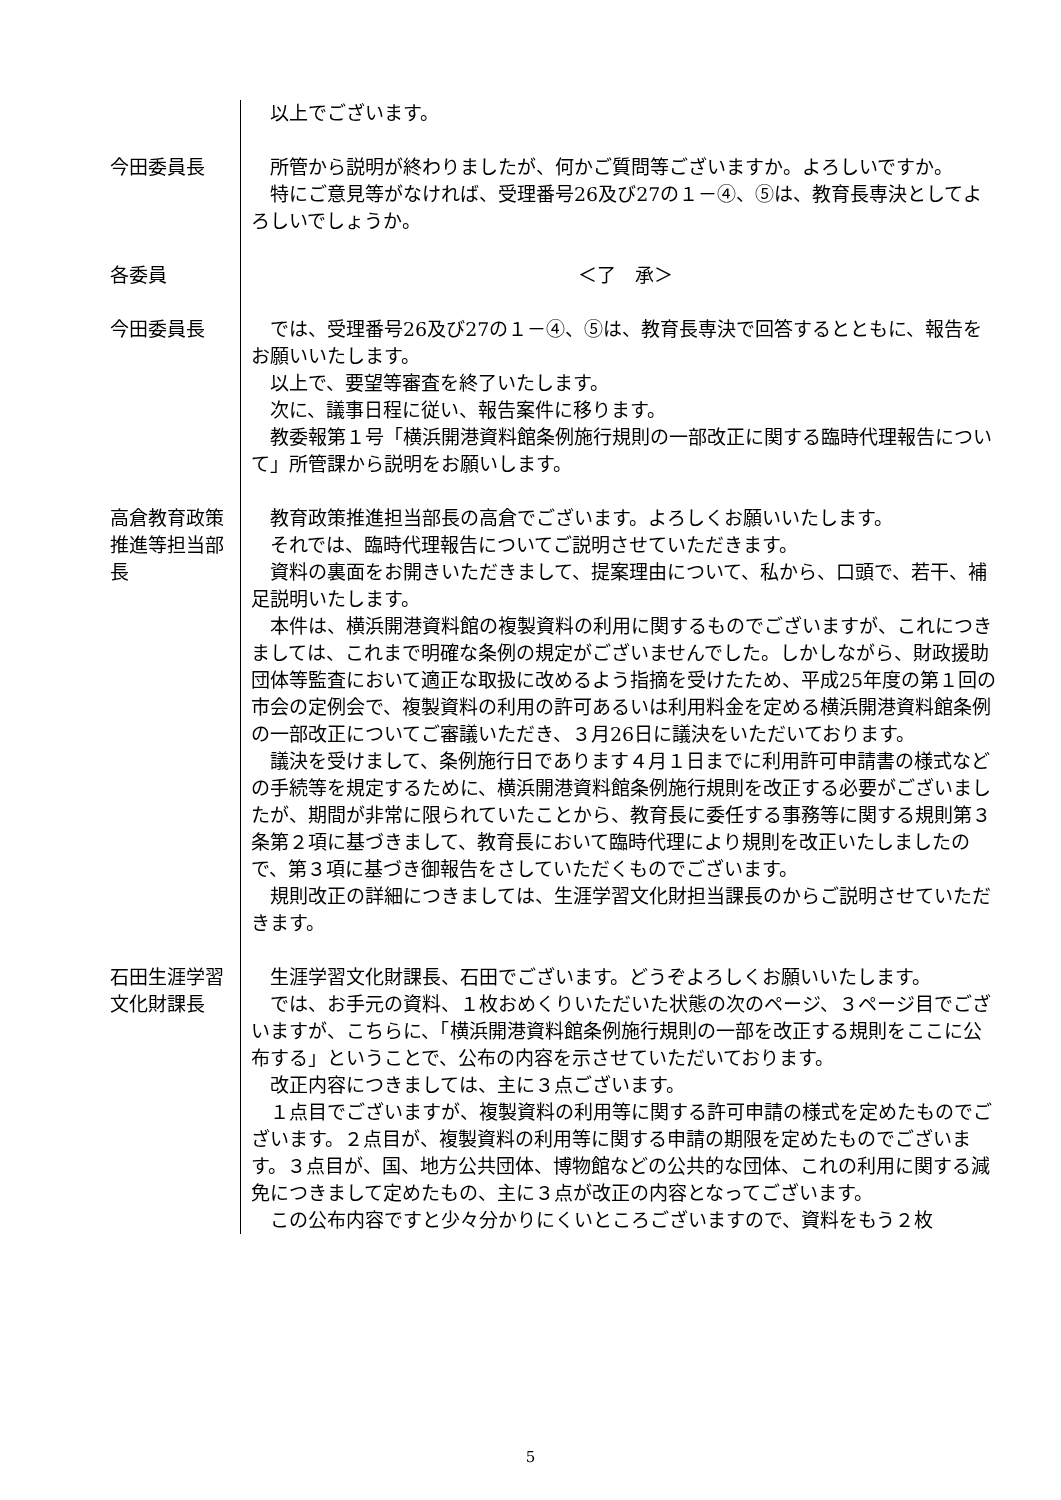以上でございます。
今田委員長 所管から説明が終わりましたが、何かご質問等ございますか。よろしいですか。
特にご意見等がなければ、受理番号26及び27の１－④、⑤は、教育長専決としてよろしいでしょうか。
各委員 ＜了　承＞
今田委員長 では、受理番号26及び27の１－④、⑤は、教育長専決で回答するとともに、報告をお願いいたします。
以上で、要望等審査を終了いたします。
次に、議事日程に従い、報告案件に移ります。
教委報第１号「横浜開港資料館条例施行規則の一部改正に関する臨時代理報告について」所管課から説明をお願いします。
高倉教育政策推進等担当部長
教育政策推進担当部長の高倉でございます。よろしくお願いいたします。
それでは、臨時代理報告についてご説明させていただきます。
資料の裏面をお開きいただきまして、提案理由について、私から、口頭で、若干、補足説明いたします。
本件は、横浜開港資料館の複製資料の利用に関するものでございますが、これにつきましては、これまで明確な条例の規定がございませんでした。しかしながら、財政援助団体等監査において適正な取扱に改めるよう指摘を受けたため、平成25年度の第１回の市会の定例会で、複製資料の利用の許可あるいは利用料金を定める横浜開港資料館条例の一部改正についてご審議いただき、３月26日に議決をいただいております。
議決を受けまして、条例施行日であります４月１日までに利用許可申請書の様式などの手続等を規定するために、横浜開港資料館条例施行規則を改正する必要がございましたが、期間が非常に限られていたことから、教育長に委任する事務等に関する規則第３条第２項に基づきまして、教育長において臨時代理により規則を改正いたしましたので、第３項に基づき御報告をさしていただくものでございます。
規則改正の詳細につきましては、生涯学習文化財担当課長のからご説明させていただきます。
石田生涯学習文化財課長
生涯学習文化財課長、石田でございます。どうぞよろしくお願いいたします。
では、お手元の資料、１枚おめくりいただいた状態の次のページ、３ページ目でございますが、こちらに、「横浜開港資料館条例施行規則の一部を改正する規則をここに公布する」ということで、公布の内容を示させていただいております。
改正内容につきましては、主に３点ございます。
１点目でございますが、複製資料の利用等に関する許可申請の様式を定めたものでございます。２点目が、複製資料の利用等に関する申請の期限を定めたものでございます。３点目が、国、地方公共団体、博物館などの公共的な団体、これの利用に関する減免につきまして定めたもの、主に３点が改正の内容となってございます。
この公布内容ですと少々分かりにくいところございますので、資料をもう２枚
5